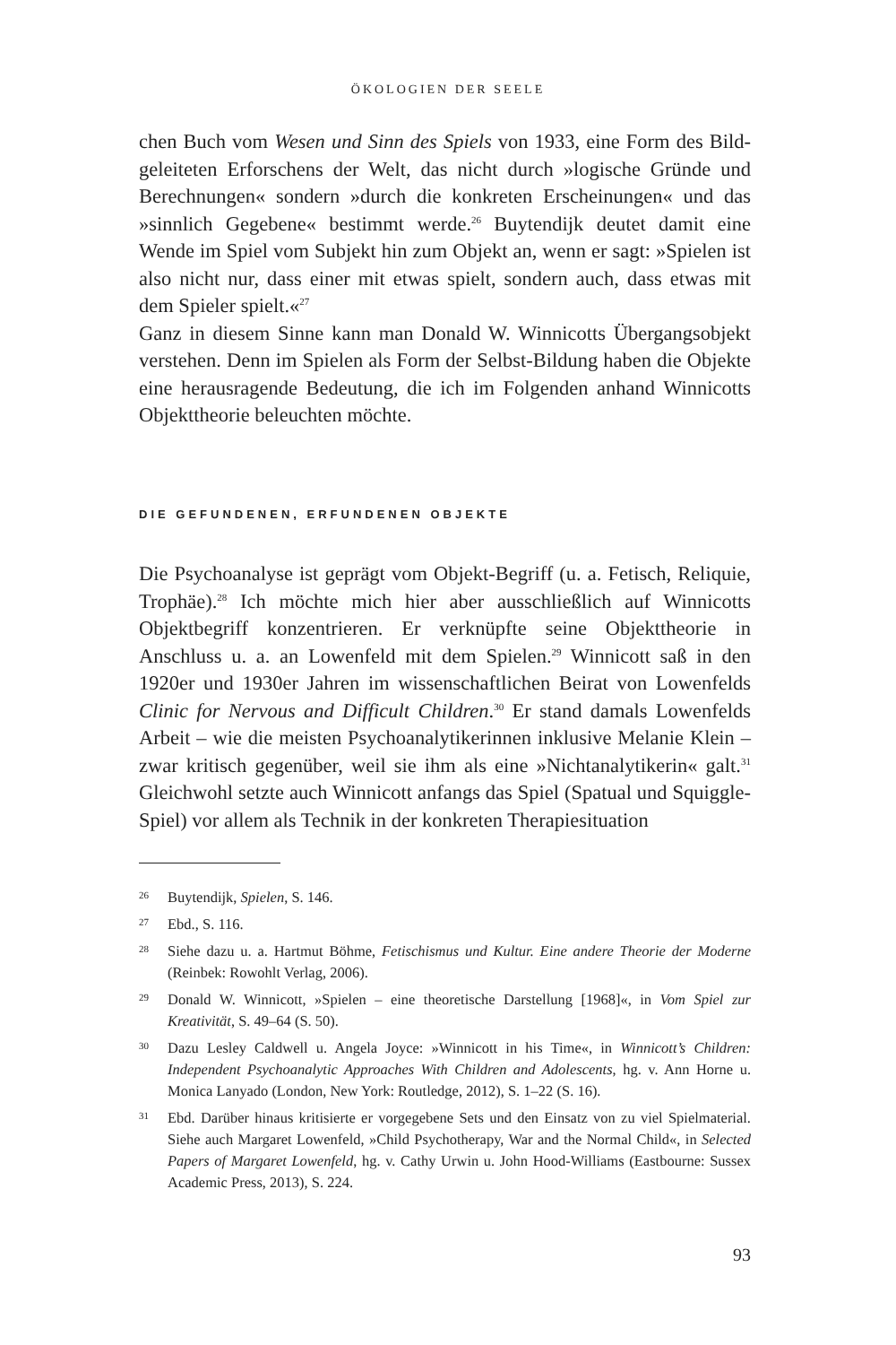ÖKOLOGIEN DER SEELE
chen Buch vom Wesen und Sinn des Spiels von 1933, eine Form des Bild-geleiteten Erforschens der Welt, das nicht durch »logische Gründe und Berechnungen« sondern »durch die konkreten Erscheinungen« und das »sinnlich Gegebene« bestimmt werde.<sup>26</sup> Buytendijk deutet damit eine Wende im Spiel vom Subjekt hin zum Objekt an, wenn er sagt: »Spielen ist also nicht nur, dass einer mit etwas spielt, sondern auch, dass etwas mit dem Spieler spielt.«<sup>27</sup>
Ganz in diesem Sinne kann man Donald W. Winnicotts Übergangsobjekt verstehen. Denn im Spielen als Form der Selbst-Bildung haben die Objekte eine herausragende Bedeutung, die ich im Folgenden anhand Winnicotts Objekttheorie beleuchten möchte.
DIE GEFUNDENEN, ERFUNDENEN OBJEKTE
Die Psychoanalyse ist geprägt vom Objekt-Begriff (u. a. Fetisch, Reliquie, Trophäe).<sup>28</sup> Ich möchte mich hier aber ausschließlich auf Winnicotts Objektbegriff konzentrieren. Er verknüpfte seine Objekttheorie in Anschluss u. a. an Lowenfeld mit dem Spielen.<sup>29</sup> Winnicott saß in den 1920er und 1930er Jahren im wissenschaftlichen Beirat von Lowenfelds Clinic for Nervous and Difficult Children.<sup>30</sup> Er stand damals Lowenfelds Arbeit – wie die meisten Psychoanalytikerinnen inklusive Melanie Klein – zwar kritisch gegenüber, weil sie ihm als eine »Nichtanalytikerin« galt.<sup>31</sup> Gleichwohl setzte auch Winnicott anfangs das Spiel (Spatual und Squiggle-Spiel) vor allem als Technik in der konkreten Therapiesituation
26 Buytendijk, Spielen, S. 146.
27 Ebd., S. 116.
28 Siehe dazu u. a. Hartmut Böhme, Fetischismus und Kultur. Eine andere Theorie der Moderne (Reinbek: Rowohlt Verlag, 2006).
29 Donald W. Winnicott, »Spielen – eine theoretische Darstellung [1968]«, in Vom Spiel zur Kreativität, S. 49–64 (S. 50).
30 Dazu Lesley Caldwell u. Angela Joyce: »Winnicott in his Time«, in Winnicott’s Children: Independent Psychoanalytic Approaches With Children and Adolescents, hg. v. Ann Horne u. Monica Lanyado (London, New York: Routledge, 2012), S. 1–22 (S. 16).
31 Ebd. Darüber hinaus kritisierte er vorgegebene Sets und den Einsatz von zu viel Spielmaterial. Siehe auch Margaret Lowenfeld, »Child Psychotherapy, War and the Normal Child«, in Selected Papers of Margaret Lowenfeld, hg. v. Cathy Urwin u. John Hood-Williams (Eastbourne: Sussex Academic Press, 2013), S. 224.
93